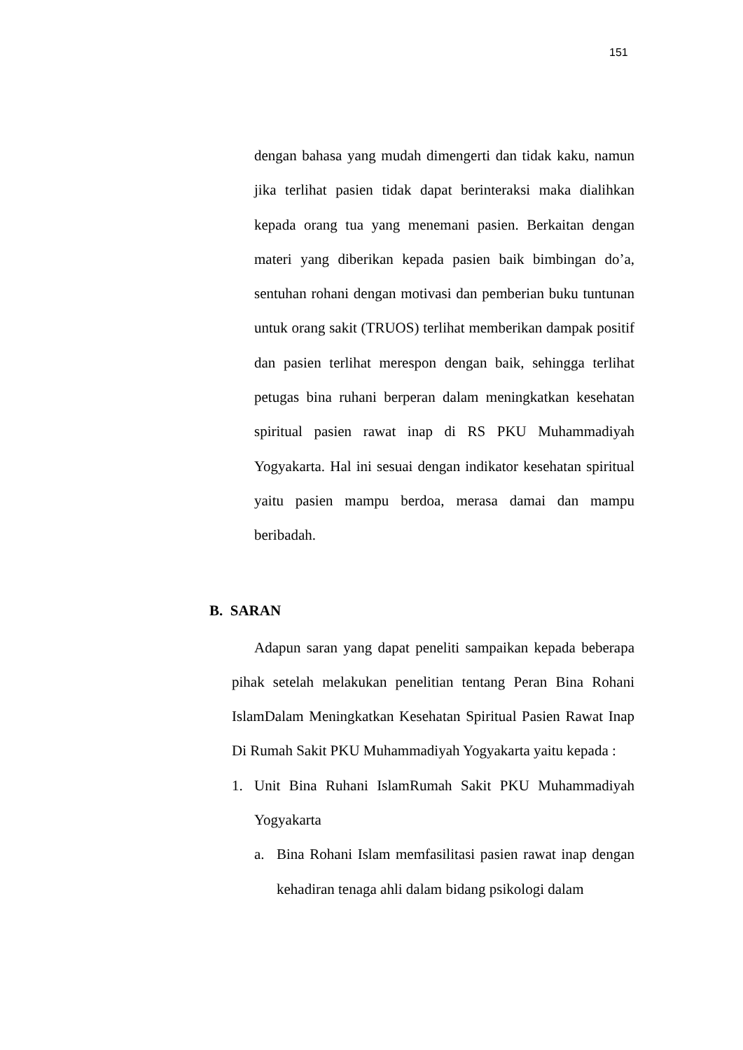151
dengan bahasa yang mudah dimengerti dan tidak kaku, namun jika terlihat pasien tidak dapat berinteraksi maka dialihkan kepada orang tua yang menemani pasien. Berkaitan dengan materi yang diberikan kepada pasien baik bimbingan do’a, sentuhan rohani dengan motivasi dan pemberian buku tuntunan untuk orang sakit (TRUOS) terlihat memberikan dampak positif dan pasien terlihat merespon dengan baik, sehingga terlihat petugas bina ruhani berperan dalam meningkatkan kesehatan spiritual pasien rawat inap di RS PKU Muhammadiyah Yogyakarta. Hal ini sesuai dengan indikator kesehatan spiritual yaitu pasien mampu berdoa, merasa damai dan mampu beribadah.
B. SARAN
Adapun saran yang dapat peneliti sampaikan kepada beberapa pihak setelah melakukan penelitian tentang Peran Bina Rohani IslamDalam Meningkatkan Kesehatan Spiritual Pasien Rawat Inap Di Rumah Sakit PKU Muhammadiyah Yogyakarta yaitu kepada :
1.
Unit Bina Ruhani IslamRumah Sakit PKU Muhammadiyah Yogyakarta
a.
Bina Rohani Islam memfasilitasi pasien rawat inap dengan kehadiran tenaga ahli dalam bidang psikologi dalam